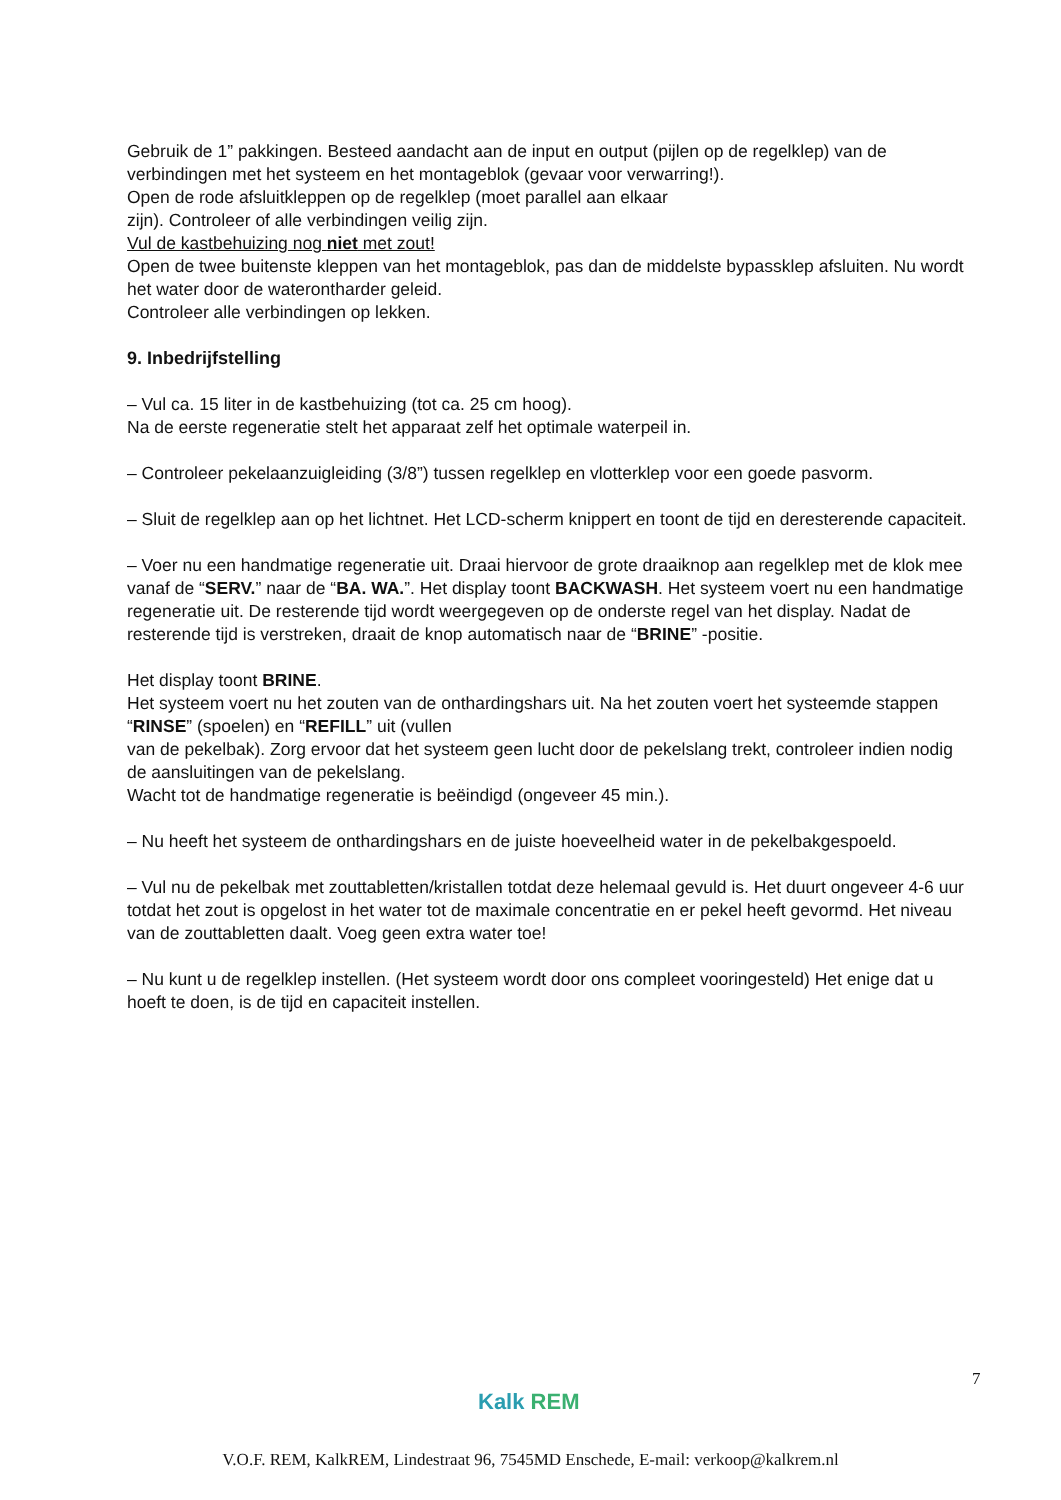Gebruik de 1” pakkingen. Besteed aandacht aan de input en output (pijlen op de regelklep) van de verbindingen met het systeem en het montageblok (gevaar voor verwarring!).
Open de rode afsluitkleppen op de regelklep (moet parallel aan elkaar
zijn). Controleer of alle verbindingen veilig zijn.
Vul de kastbehuizing nog niet met zout!
Open de twee buitenste kleppen van het montageblok, pas dan de middelste bypassklep afsluiten. Nu wordt het water door de waterontharder geleid.
Controleer alle verbindingen op lekken.
9. Inbedrijfstelling
– Vul ca. 15 liter in de kastbehuizing (tot ca. 25 cm hoog).
Na de eerste regeneratie stelt het apparaat zelf het optimale waterpeil in.
– Controleer pekelaanzuigleiding (3/8”) tussen regelklep en vlotterklep voor een goede pasvorm.
– Sluit de regelklep aan op het lichtnet. Het LCD-scherm knippert en toont de tijd en deresterende capaciteit.
– Voer nu een handmatige regeneratie uit. Draai hiervoor de grote draaiknop aan regelklep met de klok mee vanaf de “SERV.” naar de “BA. WA.”. Het display toont BACKWASH. Het systeem voert nu een handmatige regeneratie uit. De resterende tijd wordt weergegeven op de onderste regel van het display. Nadat de resterende tijd is verstreken, draait de knop automatisch naar de “BRINE” -positie.
Het display toont BRINE.
Het systeem voert nu het zouten van de onthardingshars uit. Na het zouten voert het systeemde stappen “RINSE” (spoelen) en “REFILL” uit (vullen
van de pekelbak). Zorg ervoor dat het systeem geen lucht door de pekelslang trekt, controleer indien nodig de aansluitingen van de pekelslang.
Wacht tot de handmatige regeneratie is beëindigd (ongeveer 45 min.).
– Nu heeft het systeem de onthardingshars en de juiste hoeveelheid water in de pekelbakgespoeld.
– Vul nu de pekelbak met zouttabletten/kristallen totdat deze helemaal gevuld is. Het duurt ongeveer 4-6 uur totdat het zout is opgelost in het water tot de maximale concentratie en er pekel heeft gevormd. Het niveau van de zouttabletten daalt. Voeg geen extra water toe!
– Nu kunt u de regelklep instellen. (Het systeem wordt door ons compleet vooringesteld) Het enige dat u hoeft te doen, is de tijd en capaciteit instellen.
7
Kalk REM
V.O.F. REM, KalkREM, Lindestraat 96, 7545MD Enschede, E-mail: verkoop@kalkrem.nl